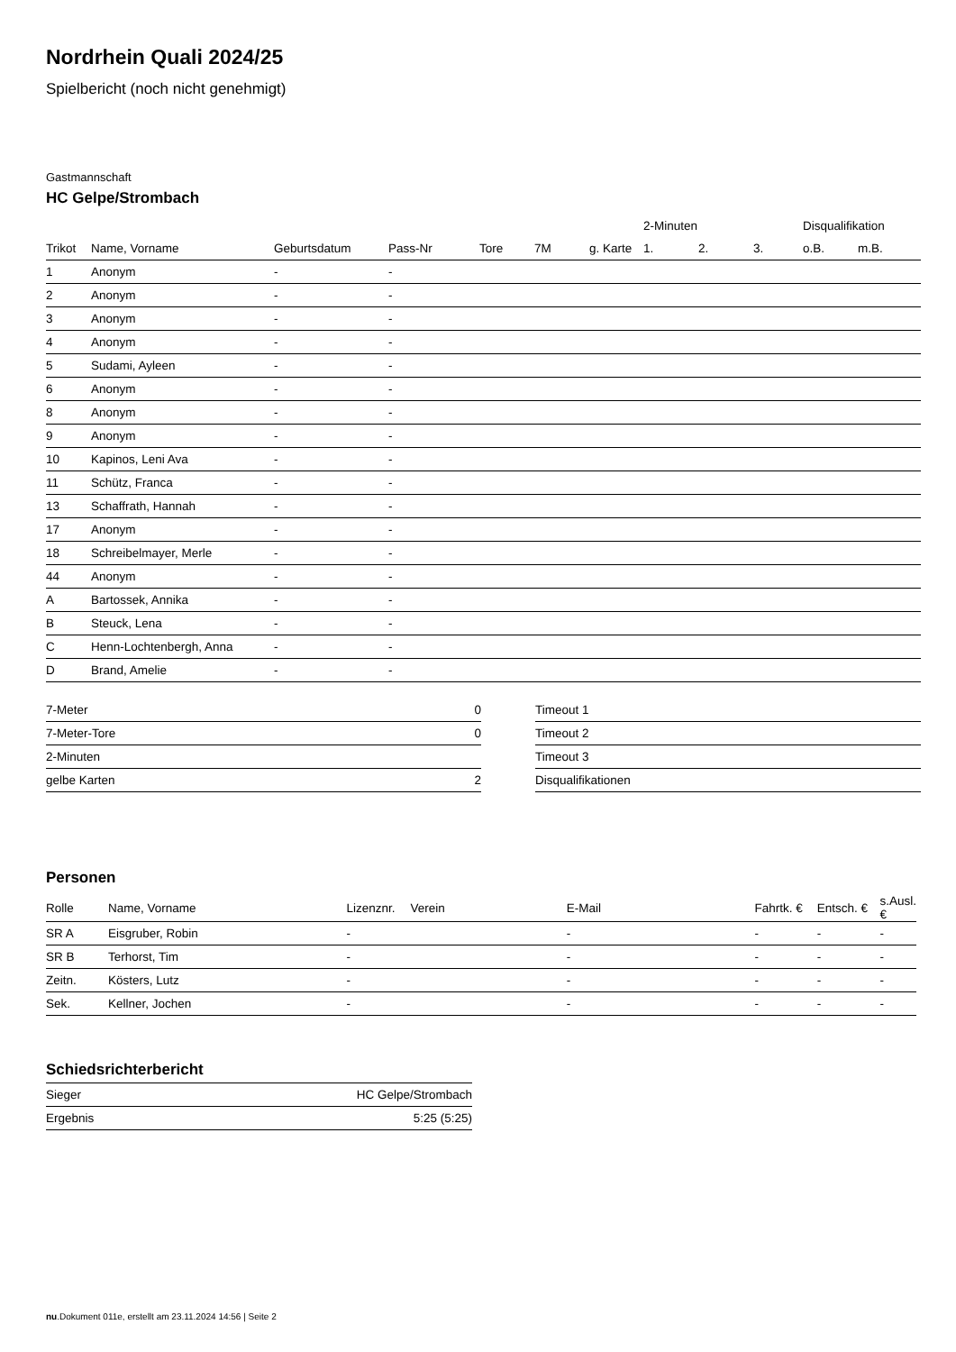Nordrhein Quali 2024/25
Spielbericht (noch nicht genehmigt)
Gastmannschaft
HC Gelpe/Strombach
| | | | | | | | 2-Minuten | | | Disqualifikation | |
| --- | --- | --- | --- | --- | --- | --- | --- | --- | --- | --- | --- |
| Trikot | Name, Vorname | Geburtsdatum | Pass-Nr | Tore | 7M | g. Karte | 1. | 2. | 3. | o.B. | m.B. |
| 1 | Anonym | - | - | | | | | | | | |
| 2 | Anonym | - | - | | | | | | | | |
| 3 | Anonym | - | - | | | | | | | | |
| 4 | Anonym | - | - | | | | | | | | |
| 5 | Sudami, Ayleen | - | - | | | | | | | | |
| 6 | Anonym | - | - | | | | | | | | |
| 8 | Anonym | - | - | | | | | | | | |
| 9 | Anonym | - | - | | | | | | | | |
| 10 | Kapinos, Leni Ava | - | - | | | | | | | | |
| 11 | Schütz, Franca | - | - | | | | | | | | |
| 13 | Schaffrath, Hannah | - | - | | | | | | | | |
| 17 | Anonym | - | - | | | | | | | | |
| 18 | Schreibelmayer, Merle | - | - | | | | | | | | |
| 44 | Anonym | - | - | | | | | | | | |
| A | Bartossek, Annika | - | - | | | | | | | | |
| B | Steuck, Lena | - | - | | | | | | | | |
| C | Henn-Lochtenbergh, Anna | - | - | | | | | | | | |
| D | Brand, Amelie | - | - | | | | | | | | |
| 7-Meter | 0 |
| 7-Meter-Tore | 0 |
| 2-Minuten | |
| gelbe Karten | 2 |
| Timeout 1 |
| Timeout 2 |
| Timeout 3 |
| Disqualifikationen |
Personen
| Rolle | Name, Vorname | Lizenznr. | Verein | E-Mail | Fahrtk. € | Entsch. € | s.Ausl. € |
| --- | --- | --- | --- | --- | --- | --- | --- |
| SR A | Eisgruber, Robin | - | | - | - | - | - |
| SR B | Terhorst, Tim | - | | - | - | - | - |
| Zeitn. | Kösters, Lutz | - | | - | - | - | - |
| Sek. | Kellner, Jochen | - | | - | - | - | - |
Schiedsrichterbericht
| Sieger | HC Gelpe/Strombach |
| Ergebnis | 5:25 (5:25) |
nu.Dokument 011e, erstellt am 23.11.2024 14:56 | Seite 2